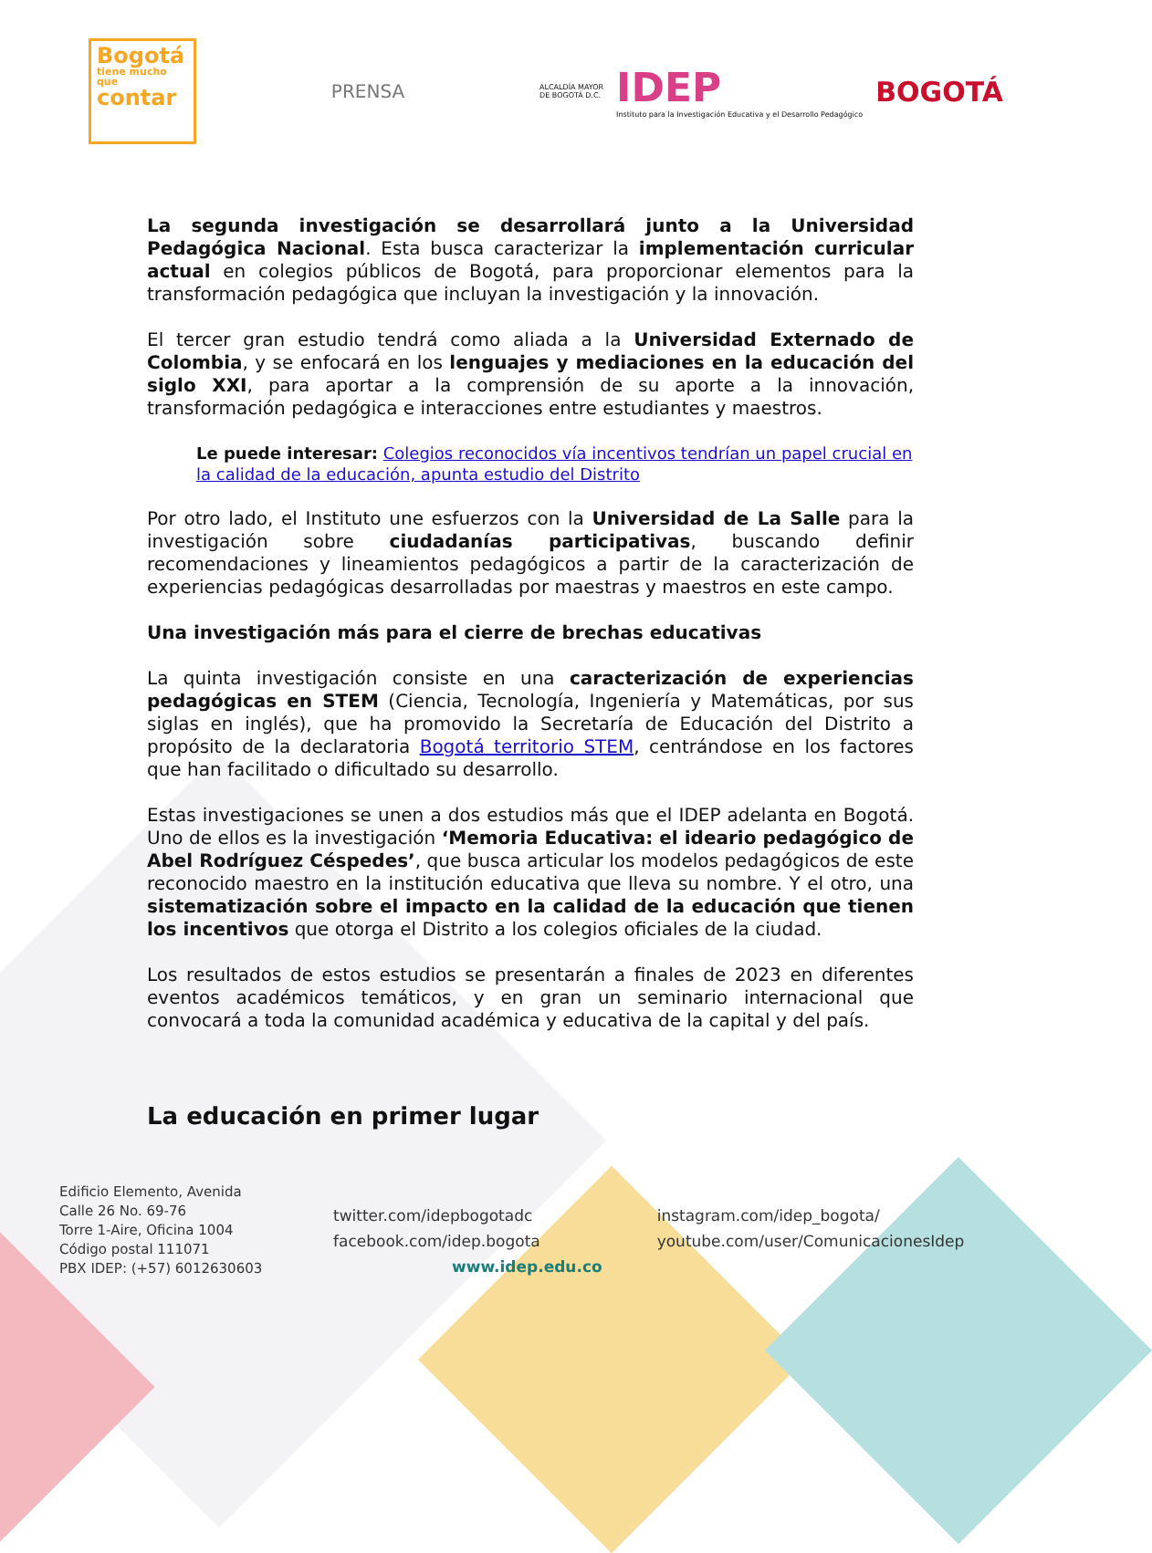Bogotá
tiene mucho que
contar
PRENSA
ALCALDÍA MAYOR
DE BOGOTÁ D.C.
IDEP
Instituto para la Investigación Educativa y el Desarrollo Pedagógico
BOGOTÁ
La segunda investigación se desarrollará junto a la Universidad Pedagógica Nacional. Esta busca caracterizar la implementación curricular actual en colegios públicos de Bogotá, para proporcionar elementos para la transformación pedagógica que incluyan la investigación y la innovación.
El tercer gran estudio tendrá como aliada a la Universidad Externado de Colombia, y se enfocará en los lenguajes y mediaciones en la educación del siglo XXI, para aportar a la comprensión de su aporte a la innovación, transformación pedagógica e interacciones entre estudiantes y maestros.
Le puede interesar: Colegios reconocidos vía incentivos tendrían un papel crucial en la calidad de la educación, apunta estudio del Distrito
Por otro lado, el Instituto une esfuerzos con la Universidad de La Salle para la investigación sobre ciudadanías participativas, buscando definir recomendaciones y lineamientos pedagógicos a partir de la caracterización de experiencias pedagógicas desarrolladas por maestras y maestros en este campo.
Una investigación más para el cierre de brechas educativas
La quinta investigación consiste en una caracterización de experiencias pedagógicas en STEM (Ciencia, Tecnología, Ingeniería y Matemáticas, por sus siglas en inglés), que ha promovido la Secretaría de Educación del Distrito a propósito de la declaratoria Bogotá territorio STEM, centrándose en los factores que han facilitado o dificultado su desarrollo.
Estas investigaciones se unen a dos estudios más que el IDEP adelanta en Bogotá. Uno de ellos es la investigación ‘Memoria Educativa: el ideario pedagógico de Abel Rodríguez Céspedes’, que busca articular los modelos pedagógicos de este reconocido maestro en la institución educativa que lleva su nombre. Y el otro, una sistematización sobre el impacto en la calidad de la educación que tienen los incentivos que otorga el Distrito a los colegios oficiales de la ciudad.
Los resultados de estos estudios se presentarán a finales de 2023 en diferentes eventos académicos temáticos, y en gran un seminario internacional que convocará a toda la comunidad académica y educativa de la capital y del país.
La educación en primer lugar
Edificio Elemento, Avenida
Calle 26 No. 69-76
Torre 1-Aire, Oficina 1004
Código postal 111071
PBX IDEP: (+57) 6012630603
twitter.com/idepbogotadc
facebook.com/idep.bogota
www.idep.edu.co
instagram.com/idep_bogota/
youtube.com/user/ComunicacionesIdep